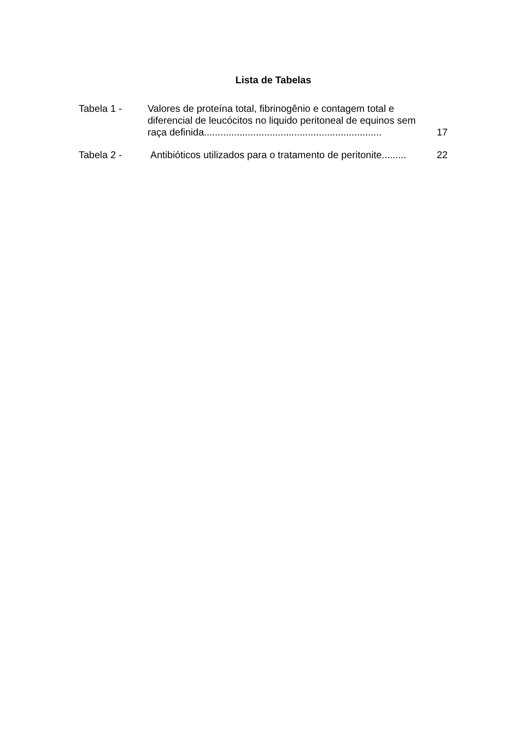Lista de Tabelas
| Tabela 1 - | Valores de proteína total, fibrinogênio e contagem total e diferencial de leucócitos no liquido peritoneal de equinos sem raça definida................................................................. | 17 |
| Tabela 2 - | Antibióticos utilizados para o tratamento de peritonite......... | 22 |